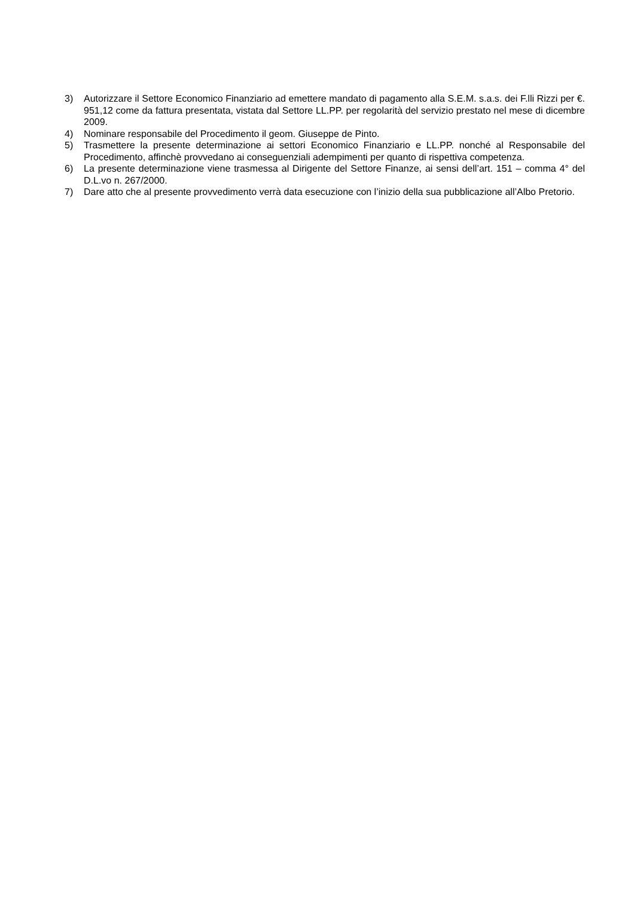3) Autorizzare il Settore Economico Finanziario ad emettere mandato di pagamento alla S.E.M. s.a.s. dei F.lli Rizzi per €. 951,12 come da fattura presentata, vistata dal Settore LL.PP. per regolarità del servizio prestato nel mese di dicembre 2009.
4) Nominare responsabile del Procedimento il geom. Giuseppe de Pinto.
5) Trasmettere la presente determinazione ai settori Economico Finanziario e LL.PP. nonché al Responsabile del Procedimento, affinchè provvedano ai conseguenziali adempimenti per quanto di rispettiva competenza.
6) La presente determinazione viene trasmessa al Dirigente del Settore Finanze, ai sensi dell’art. 151 – comma 4° del D.L.vo n. 267/2000.
7) Dare atto che al presente provvedimento verrà data esecuzione con l’inizio della sua pubblicazione all’Albo Pretorio.